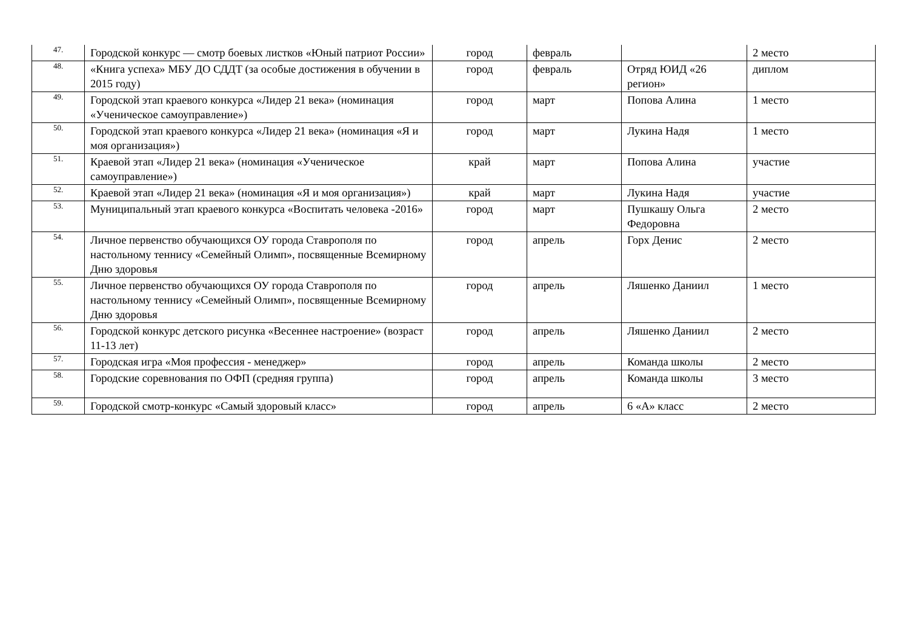| 47. | Городской конкурс — смотр боевых листков «Юный патриот России» | город | февраль | | 2 место |
| 48. | «Книга успеха» МБУ ДО СДДТ (за особые достижения в обучении в 2015 году) | город | февраль | Отряд ЮИД «26 регион» | диплом |
| 49. | Городской этап краевого конкурса «Лидер 21 века» (номинация «Ученическое самоуправление») | город | март | Попова Алина | 1 место |
| 50. | Городской этап краевого конкурса «Лидер 21 века» (номинация «Я и моя организация») | город | март | Лукина Надя | 1 место |
| 51. | Краевой этап «Лидер 21 века» (номинация «Ученическое самоуправление») | край | март | Попова Алина | участие |
| 52. | Краевой этап «Лидер 21 века» (номинация «Я и моя организация») | край | март | Лукина Надя | участие |
| 53. | Муниципальный этап краевого конкурса «Воспитать человека -2016» | город | март | Пушкашу Ольга Федоровна | 2 место |
| 54. | Личное первенство обучающихся ОУ города Ставрополя по настольному теннису «Семейный Олимп», посвященные Всемирному Дню здоровья | город | апрель | Горх Денис | 2 место |
| 55. | Личное первенство обучающихся ОУ города Ставрополя по настольному теннису «Семейный Олимп», посвященные Всемирному Дню здоровья | город | апрель | Ляшенко Даниил | 1 место |
| 56. | Городской конкурс детского рисунка «Весеннее настроение» (возраст 11-13 лет) | город | апрель | Ляшенко Даниил | 2 место |
| 57. | Городская игра «Моя профессия - менеджер» | город | апрель | Команда школы | 2 место |
| 58. | Городские соревнования по ОФП (средняя группа) | город | апрель | Команда школы | 3 место |
| 59. | Городской смотр-конкурс «Самый здоровый класс» | город | апрель | 6 «А» класс | 2 место |